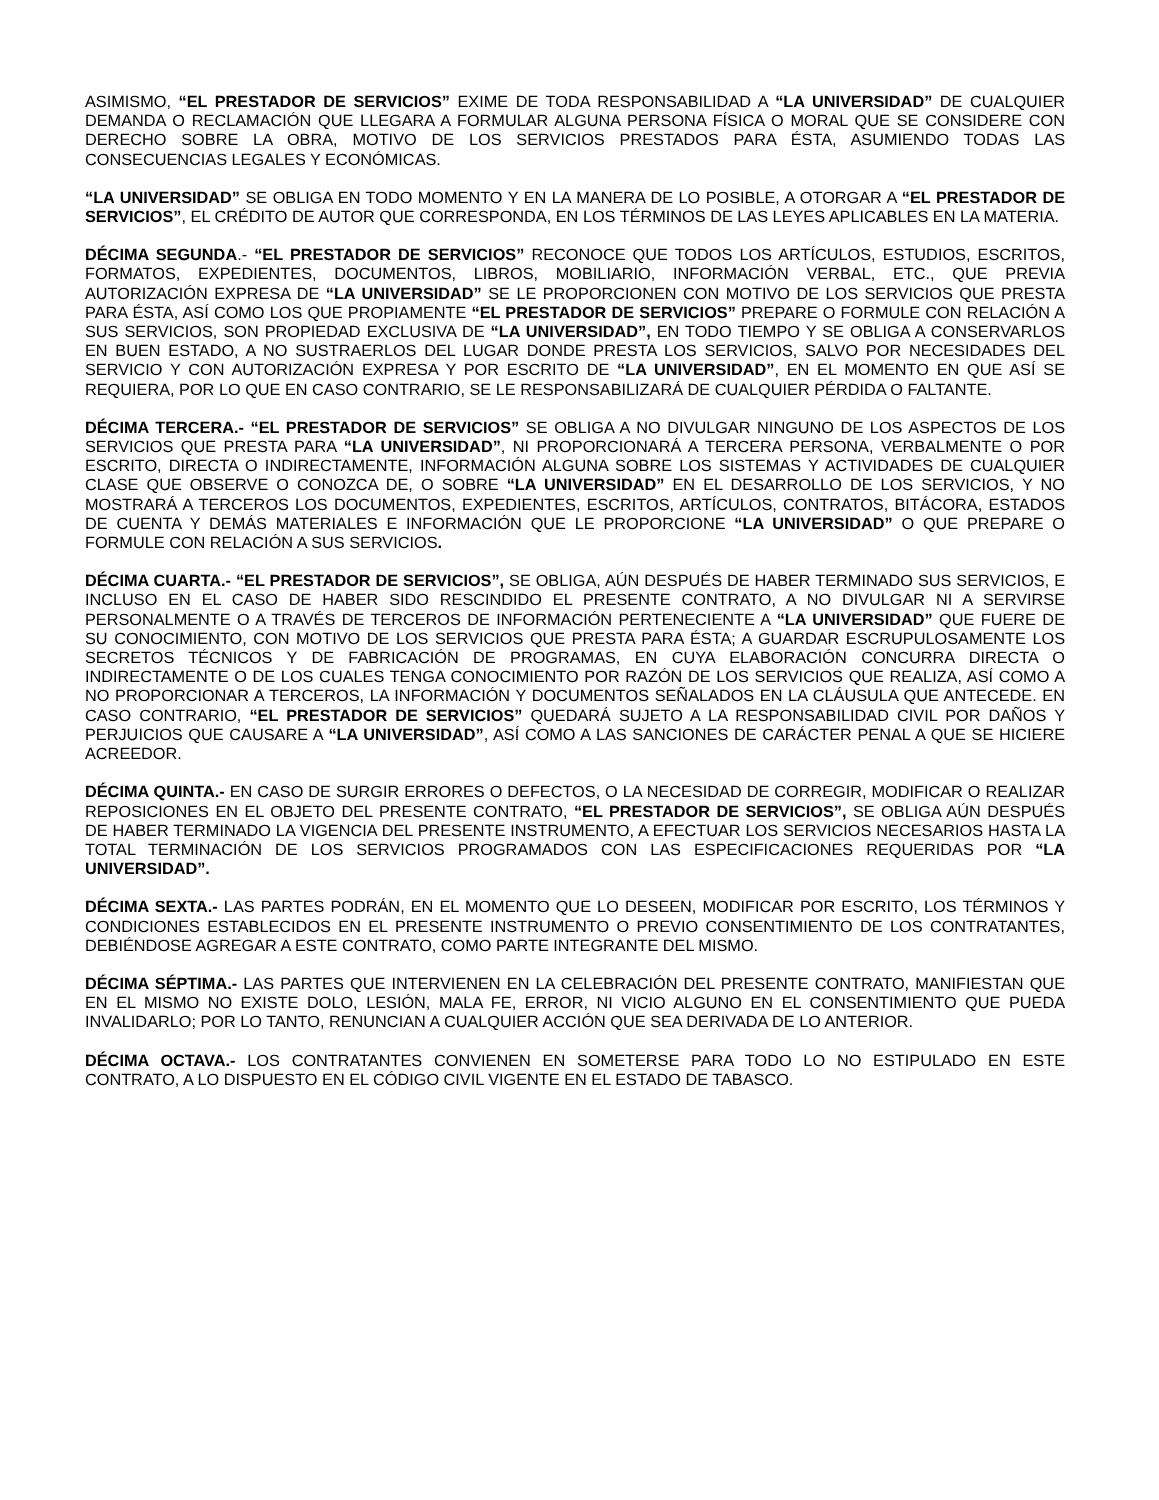ASIMISMO, “EL PRESTADOR DE SERVICIOS” EXIME DE TODA RESPONSABILIDAD A “LA UNIVERSIDAD” DE CUALQUIER DEMANDA O RECLAMACIÓN QUE LLEGARA A FORMULAR ALGUNA PERSONA FÍSICA O MORAL QUE SE CONSIDERE CON DERECHO SOBRE LA OBRA, MOTIVO DE LOS SERVICIOS PRESTADOS PARA ÉSTA, ASUMIENDO TODAS LAS CONSECUENCIAS LEGALES Y ECONÓMICAS.
“LA UNIVERSIDAD” SE OBLIGA EN TODO MOMENTO Y EN LA MANERA DE LO POSIBLE, A OTORGAR A “EL PRESTADOR DE SERVICIOS”, EL CRÉDITO DE AUTOR QUE CORRESPONDA, EN LOS TÉRMINOS DE LAS LEYES APLICABLES EN LA MATERIA.
DÉCIMA SEGUNDA.- “EL PRESTADOR DE SERVICIOS” RECONOCE QUE TODOS LOS ARTÍCULOS, ESTUDIOS, ESCRITOS, FORMATOS, EXPEDIENTES, DOCUMENTOS, LIBROS, MOBILIARIO, INFORMACIÓN VERBAL, ETC., QUE PREVIA AUTORIZACIÓN EXPRESA DE “LA UNIVERSIDAD” SE LE PROPORCIONEN CON MOTIVO DE LOS SERVICIOS QUE PRESTA PARA ÉSTA, ASÍ COMO LOS QUE PROPIAMENTE “EL PRESTADOR DE SERVICIOS” PREPARE O FORMULE CON RELACIÓN A SUS SERVICIOS, SON PROPIEDAD EXCLUSIVA DE “LA UNIVERSIDAD”, EN TODO TIEMPO Y SE OBLIGA A CONSERVARLOS EN BUEN ESTADO, A NO SUSTRAERLOS DEL LUGAR DONDE PRESTA LOS SERVICIOS, SALVO POR NECESIDADES DEL SERVICIO Y CON AUTORIZACIÓN EXPRESA Y POR ESCRITO DE “LA UNIVERSIDAD”, EN EL MOMENTO EN QUE ASÍ SE REQUIERA, POR LO QUE EN CASO CONTRARIO, SE LE RESPONSABILIZARÁ DE CUALQUIER PÉRDIDA O FALTANTE.
DÉCIMA TERCERA.- “EL PRESTADOR DE SERVICIOS” SE OBLIGA A NO DIVULGAR NINGUNO DE LOS ASPECTOS DE LOS SERVICIOS QUE PRESTA PARA “LA UNIVERSIDAD”, NI PROPORCIONARÁ A TERCERA PERSONA, VERBALMENTE O POR ESCRITO, DIRECTA O INDIRECTAMENTE, INFORMACIÓN ALGUNA SOBRE LOS SISTEMAS Y ACTIVIDADES DE CUALQUIER CLASE QUE OBSERVE O CONOZCA DE, O SOBRE “LA UNIVERSIDAD” EN EL DESARROLLO DE LOS SERVICIOS, Y NO MOSTRARÁ A TERCEROS LOS DOCUMENTOS, EXPEDIENTES, ESCRITOS, ARTÍCULOS, CONTRATOS, BITÁCORA, ESTADOS DE CUENTA Y DEMÁS MATERIALES E INFORMACIÓN QUE LE PROPORCIONE “LA UNIVERSIDAD” O QUE PREPARE O FORMULE CON RELACIÓN A SUS SERVICIOS.
DÉCIMA CUARTA.- “EL PRESTADOR DE SERVICIOS”, SE OBLIGA, AÚN DESPUÉS DE HABER TERMINADO SUS SERVICIOS, E INCLUSO EN EL CASO DE HABER SIDO RESCINDIDO EL PRESENTE CONTRATO, A NO DIVULGAR NI A SERVIRSE PERSONALMENTE O A TRAVÉS DE TERCEROS DE INFORMACIÓN PERTENECIENTE A “LA UNIVERSIDAD” QUE FUERE DE SU CONOCIMIENTO, CON MOTIVO DE LOS SERVICIOS QUE PRESTA PARA ÉSTA; A GUARDAR ESCRUPULOSAMENTE LOS SECRETOS TÉCNICOS Y DE FABRICACIÓN DE PROGRAMAS, EN CUYA ELABORACIÓN CONCURRA DIRECTA O INDIRECTAMENTE O DE LOS CUALES TENGA CONOCIMIENTO POR RAZÓN DE LOS SERVICIOS QUE REALIZA, ASÍ COMO A NO PROPORCIONAR A TERCEROS, LA INFORMACIÓN Y DOCUMENTOS SEÑALADOS EN LA CLÁUSULA QUE ANTECEDE. EN CASO CONTRARIO, “EL PRESTADOR DE SERVICIOS” QUEDARÁ SUJETO A LA RESPONSABILIDAD CIVIL POR DAÑOS Y PERJUICIOS QUE CAUSARE A “LA UNIVERSIDAD”, ASÍ COMO A LAS SANCIONES DE CARÁCTER PENAL A QUE SE HICIERE ACREEDOR.
DÉCIMA QUINTA.- EN CASO DE SURGIR ERRORES O DEFECTOS, O LA NECESIDAD DE CORREGIR, MODIFICAR O REALIZAR REPOSICIONES EN EL OBJETO DEL PRESENTE CONTRATO, “EL PRESTADOR DE SERVICIOS”, SE OBLIGA AÚN DESPUÉS DE HABER TERMINADO LA VIGENCIA DEL PRESENTE INSTRUMENTO, A EFECTUAR LOS SERVICIOS NECESARIOS HASTA LA TOTAL TERMINACIÓN DE LOS SERVICIOS PROGRAMADOS CON LAS ESPECIFICACIONES REQUERIDAS POR “LA UNIVERSIDAD”.
DÉCIMA SEXTA.- LAS PARTES PODRÁN, EN EL MOMENTO QUE LO DESEEN, MODIFICAR POR ESCRITO, LOS TÉRMINOS Y CONDICIONES ESTABLECIDOS EN EL PRESENTE INSTRUMENTO O PREVIO CONSENTIMIENTO DE LOS CONTRATANTES, DEBIÉNDOSE AGREGAR A ESTE CONTRATO, COMO PARTE INTEGRANTE DEL MISMO.
DÉCIMA SÉPTIMA.- LAS PARTES QUE INTERVIENEN EN LA CELEBRACIÓN DEL PRESENTE CONTRATO, MANIFIESTAN QUE EN EL MISMO NO EXISTE DOLO, LESIÓN, MALA FE, ERROR, NI VICIO ALGUNO EN EL CONSENTIMIENTO QUE PUEDA INVALIDARLO; POR LO TANTO, RENUNCIAN A CUALQUIER ACCIÓN QUE SEA DERIVADA DE LO ANTERIOR.
DÉCIMA OCTAVA.- LOS CONTRATANTES CONVIENEN EN SOMETERSE PARA TODO LO NO ESTIPULADO EN ESTE CONTRATO, A LO DISPUESTO EN EL CÓDIGO CIVIL VIGENTE EN EL ESTADO DE TABASCO.